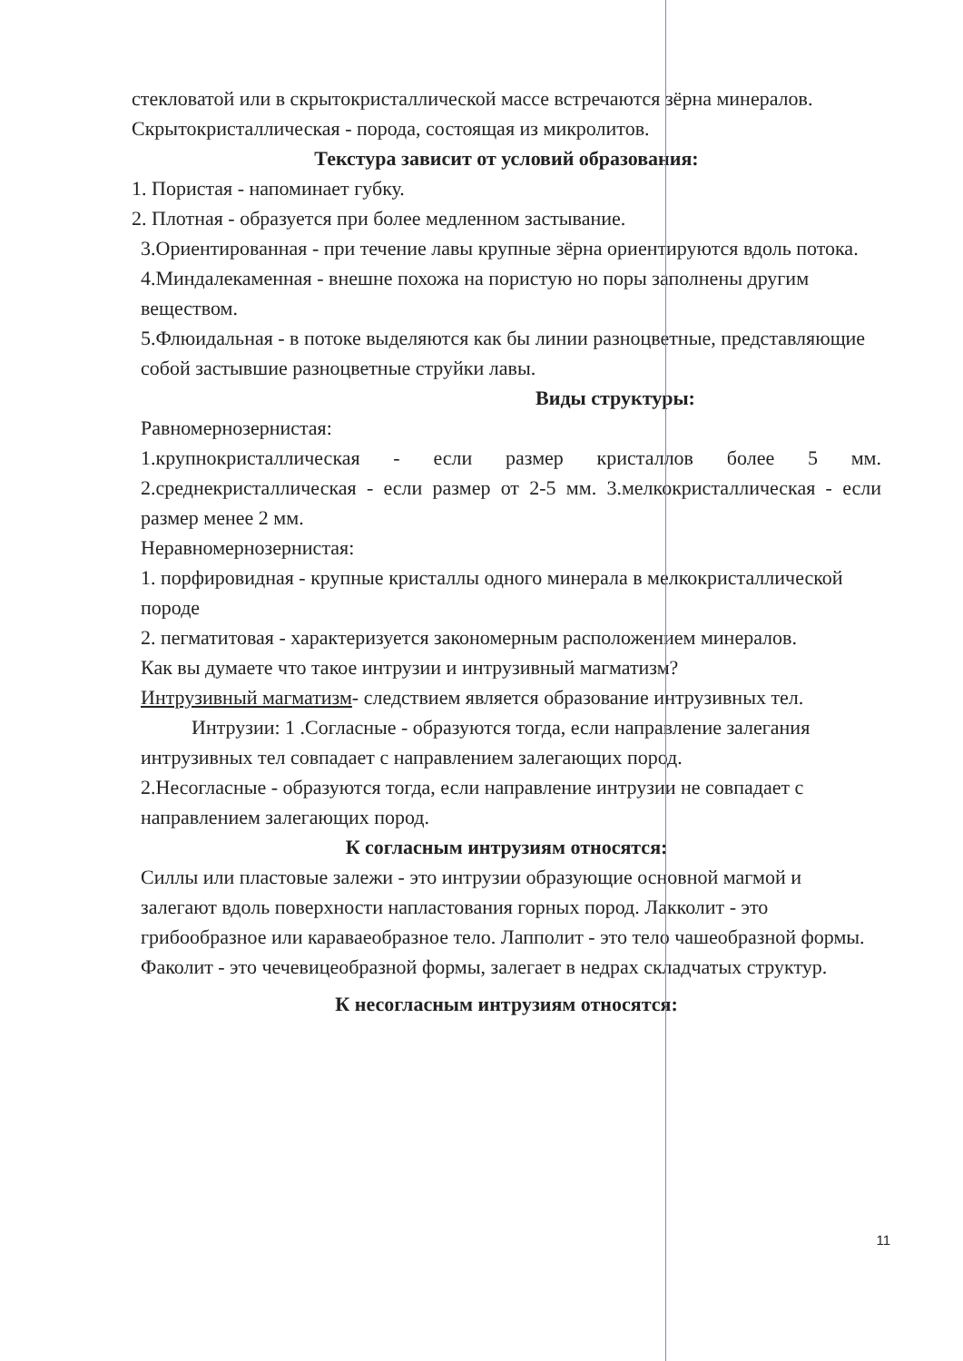стекловатой или в скрытокристаллической массе встречаются зёрна минералов.
Скрытокристаллическая - порода, состоящая из микролитов.
Текстура зависит от условий образования:
1. Пористая - напоминает губку.
2. Плотная - образуется при более медленном застывание.
3.Ориентированная - при течение лавы крупные зёрна ориентируются вдоль потока.
4.Миндалекаменная - внешне похожа на пористую но поры заполнены другим
веществом.
5.Флюидальная - в потоке выделяются как бы линии разноцветные, представляющие
собой застывшие разноцветные струйки лавы.
Виды структуры:
Равномернозернистая:
1.крупнокристаллическая - если размер кристаллов более 5 мм. 2.среднекристаллическая - если размер от 2-5 мм. 3.мелкокристаллическая - если размер менее 2 мм.
Неравномернозернистая:
1. порфировидная - крупные кристаллы одного минерала в мелкокристаллической породе
2. пегматитовая - характеризуется закономерным расположением минералов.
Как вы думаете что такое интрузии и интрузивный магматизм?
Интрузивный магматизм- следствием является образование интрузивных тел.
Интрузии: 1 .Согласные - образуются тогда, если направление залегания интрузивных тел совпадает с направлением залегающих пород.
2.Несогласные - образуются тогда, если направление интрузии не совпадает с направлением залегающих пород.
К согласным интрузиям относятся:
Силлы или пластовые залежи - это интрузии образующие основной магмой и залегают вдоль поверхности напластования горных пород. Лакколит - это грибообразное или караваеобразное тело. Лапполит - это тело чашеобразной формы.
Факолит - это чечевицеобразной формы, залегает в недрах складчатых структур.
К несогласным интрузиям относятся:
11